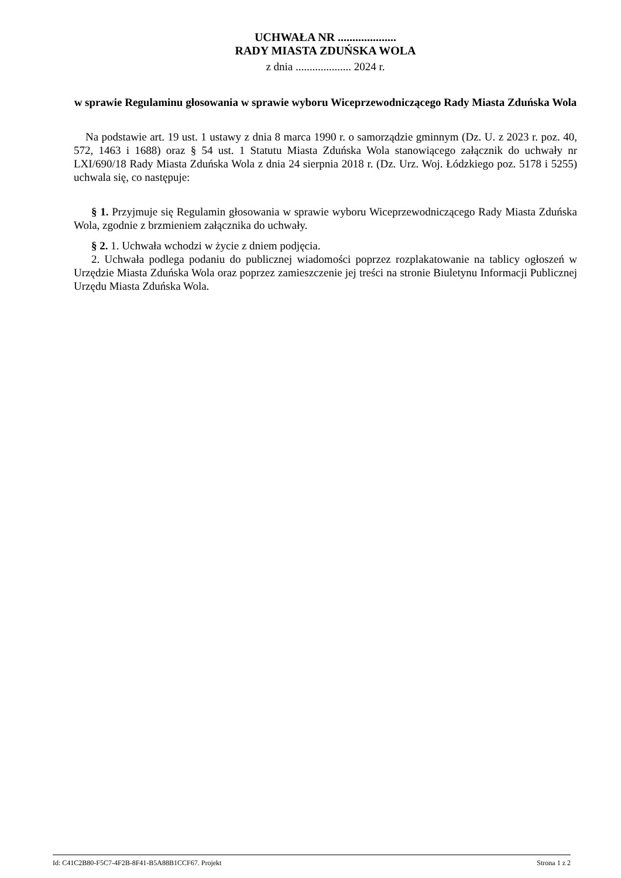UCHWAŁA NR ....................
RADY MIASTA ZDUŃSKA WOLA
z dnia .................... 2024 r.
w sprawie Regulaminu głosowania w sprawie wyboru Wiceprzewodniczącego Rady Miasta Zduńska Wola
Na podstawie art. 19 ust. 1 ustawy z dnia 8 marca 1990 r. o samorządzie gminnym (Dz. U. z 2023 r. poz. 40, 572, 1463 i 1688) oraz § 54 ust. 1 Statutu Miasta Zduńska Wola stanowiącego załącznik do uchwały nr LXI/690/18 Rady Miasta Zduńska Wola z dnia 24 sierpnia 2018 r. (Dz. Urz. Woj. Łódzkiego poz. 5178 i 5255) uchwala się, co następuje:
§ 1. Przyjmuje się Regulamin głosowania w sprawie wyboru Wiceprzewodniczącego Rady Miasta Zduńska Wola, zgodnie z brzmieniem załącznika do uchwały.
§ 2. 1. Uchwała wchodzi w życie z dniem podjęcia.
2. Uchwała podlega podaniu do publicznej wiadomości poprzez rozplakatowanie na tablicy ogłoszeń w Urzędzie Miasta Zduńska Wola oraz poprzez zamieszczenie jej treści na stronie Biuletynu Informacji Publicznej Urzędu Miasta Zduńska Wola.
Id: C41C2B80-F5C7-4F2B-8F41-B5A88B1CCF67. Projekt Strona 1 z 2